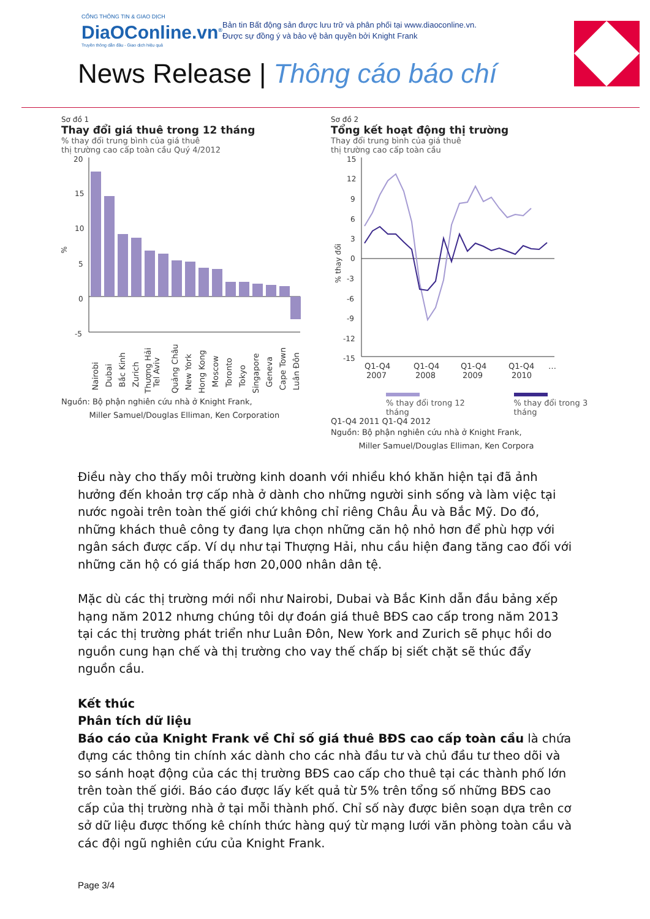CỔNG THÔNG TIN & GIAO DỊCH
DiaOConline.vn<sup>®</sup>
Truyền thông dẫn đầu - Giao dịch hiệu quả
Bản tin Bất động sản được lưu trữ và phân phối tại www.diaoconline.vn.
Được sự đồng ý và bảo vệ bản quyền bởi Knight Frank
News Release | Thông cáo báo chí
Sơ đồ 1
Thay đổi giá thuê trong 12 tháng
% thay đổi trung bình của giá thuê
thị trường cao cấp toàn cầu Quý 4/2012
20
15
10
5
0
-5
%
Nairobi
Dubai
Bắc Kinh
Zurich
Thượng Hải
Tel Aviv
Quảng Châu
New York
Hong Kong
Moscow
Toronto
Tokyo
Singapore
Geneva
Cape Town
Luân Đôn
Nguồn: Bộ phận nghiên cứu nhà ở Knight Frank,
Miller Samuel/Douglas Elliman, Ken Corporation
Sơ đồ 2
Tổng kết hoạt động thị trường
Thay đổi trung bình của giá thuê
thị trường cao cấp toàn cầu
15
12
9
6
3
0
-3
-6
-9
-12
-15
% thay đổi
Q1-Q4
2007
Q1-Q4
2008
Q1-Q4
2009
Q1-Q4
2010
…
% thay đổi trong 12 tháng
% thay đổi trong 3 tháng
Q1-Q4 2011 Q1-Q4 2012
Nguồn: Bộ phận nghiên cứu nhà ở Knight Frank,
Miller Samuel/Douglas Elliman, Ken Corpora
Điều này cho thấy môi trường kinh doanh với nhiều khó khăn hiện tại đã ảnh hưởng đến khoản trợ cấp nhà ở dành cho những người sinh sống và làm việc tại nước ngoài trên toàn thế giới chứ không chỉ riêng Châu Âu và Bắc Mỹ. Do đó, những khách thuê công ty đang lựa chọn những căn hộ nhỏ hơn để phù hợp với ngân sách được cấp. Ví dụ như tại Thượng Hải, nhu cầu hiện đang tăng cao đối với những căn hộ có giá thấp hơn 20,000 nhân dân tệ.
Mặc dù các thị trường mới nổi như Nairobi, Dubai và Bắc Kinh dẫn đầu bảng xếp hạng năm 2012 nhưng chúng tôi dự đoán giá thuê BĐS cao cấp trong năm 2013 tại các thị trường phát triển như Luân Đôn, New York and Zurich sẽ phục hồi do nguồn cung hạn chế và thị trường cho vay thế chấp bị siết chặt sẽ thúc đẩy nguồn cầu.
Kết thúc
Phân tích dữ liệu
Báo cáo của Knight Frank về Chỉ số giá thuê BĐS cao cấp toàn cầu là chứa đựng các thông tin chính xác dành cho các nhà đầu tư và chủ đầu tư theo dõi và so sánh hoạt động của các thị trường BĐS cao cấp cho thuê tại các thành phố lớn trên toàn thế giới. Báo cáo được lấy kết quả từ 5% trên tổng số những BĐS cao cấp của thị trường nhà ở tại mỗi thành phố. Chỉ số này được biên soạn dựa trên cơ sở dữ liệu được thống kê chính thức hàng quý từ mạng lưới văn phòng toàn cầu và các đội ngũ nghiên cứu của Knight Frank.
Page 3/4